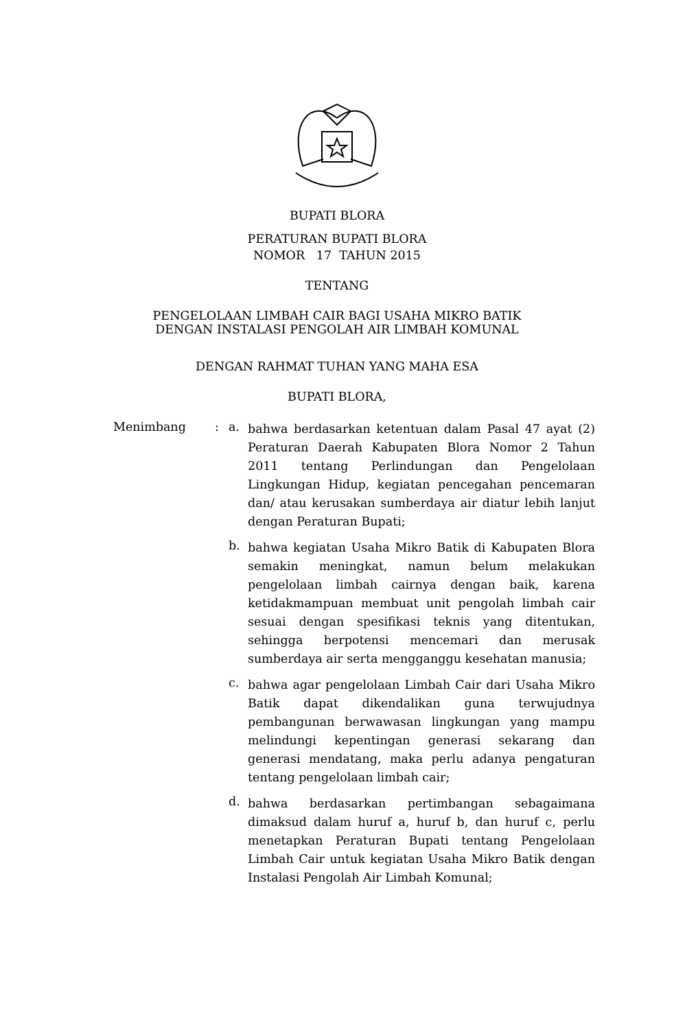BUPATI BLORA
PERATURAN BUPATI BLORA
NOMOR 17 TAHUN 2015
TENTANG
PENGELOLAAN LIMBAH CAIR BAGI USAHA MIKRO BATIK
DENGAN INSTALASI PENGOLAH AIR LIMBAH KOMUNAL
DENGAN RAHMAT TUHAN YANG MAHA ESA
BUPATI BLORA,
Menimbang : a.
bahwa berdasarkan ketentuan dalam Pasal 47 ayat (2) Peraturan Daerah Kabupaten Blora Nomor 2 Tahun 2011 tentang Perlindungan dan Pengelolaan Lingkungan Hidup, kegiatan pencegahan pencemaran dan/ atau kerusakan sumberdaya air diatur lebih lanjut dengan Peraturan Bupati;
b.
bahwa kegiatan Usaha Mikro Batik di Kabupaten Blora semakin meningkat, namun belum melakukan pengelolaan limbah cairnya dengan baik, karena ketidakmampuan membuat unit pengolah limbah cair sesuai dengan spesifikasi teknis yang ditentukan, sehingga berpotensi mencemari dan merusak sumberdaya air serta mengganggu kesehatan manusia;
c.
bahwa agar pengelolaan Limbah Cair dari Usaha Mikro Batik dapat dikendalikan guna terwujudnya pembangunan berwawasan lingkungan yang mampu melindungi kepentingan generasi sekarang dan generasi mendatang, maka perlu adanya pengaturan tentang pengelolaan limbah cair;
d.
bahwa berdasarkan pertimbangan sebagaimana dimaksud dalam huruf a, huruf b, dan huruf c, perlu menetapkan Peraturan Bupati tentang Pengelolaan Limbah Cair untuk kegiatan Usaha Mikro Batik dengan Instalasi Pengolah Air Limbah Komunal;